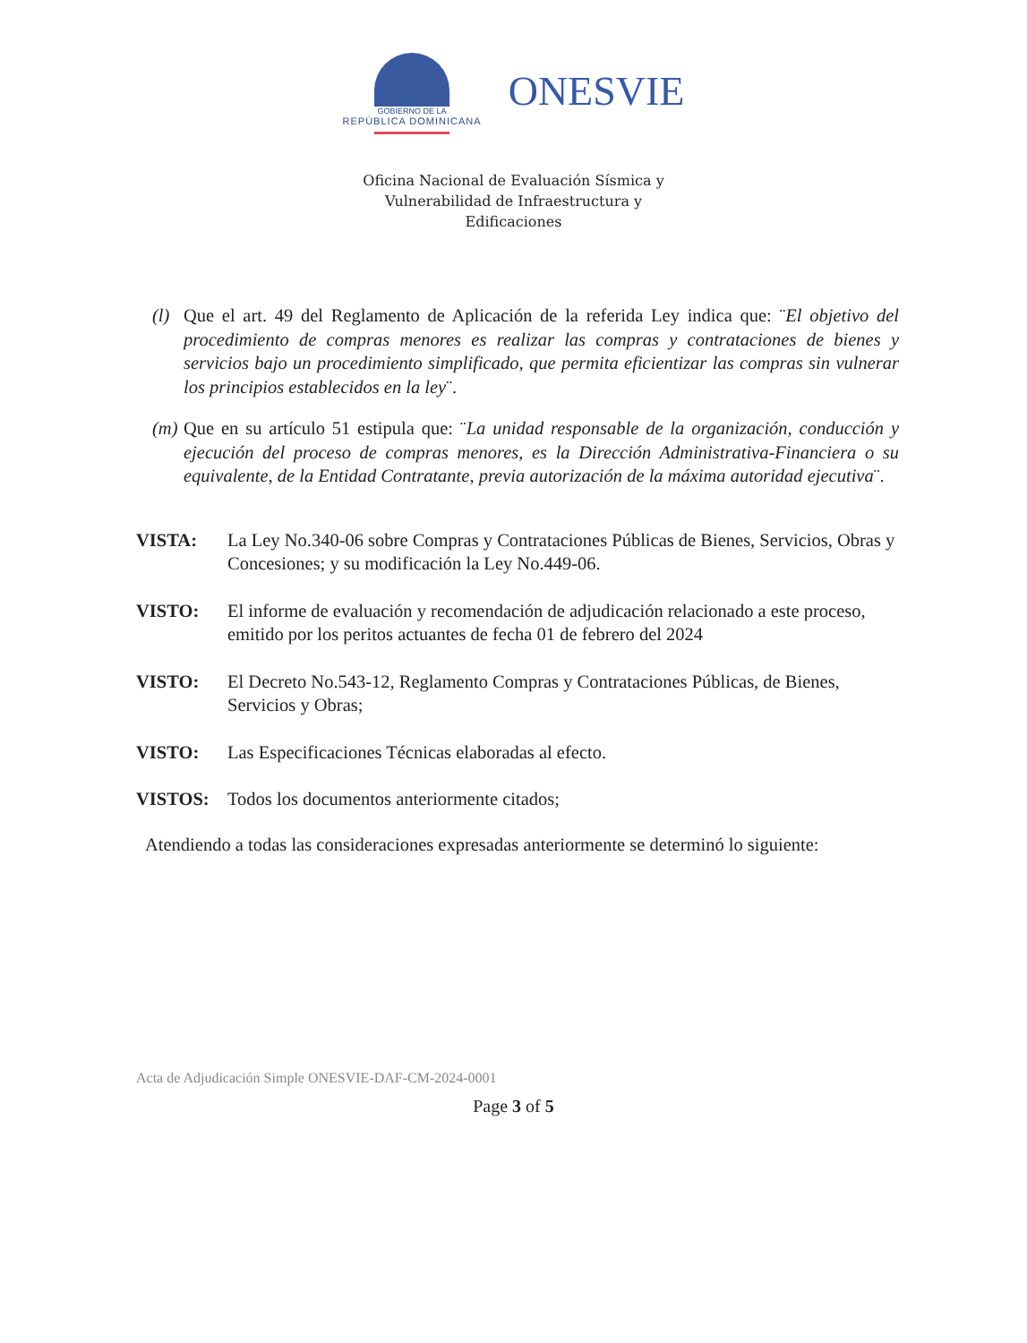GOBIERNO DE LA
REPÚBLICA DOMINICANA
ONESVIE
Oficina Nacional de Evaluación Sísmica y
Vulnerabilidad de Infraestructura y
Edificaciones
(l) Que el art. 49 del Reglamento de Aplicación de la referida Ley indica que: ¨El objetivo del procedimiento de compras menores es realizar las compras y contrataciones de bienes y servicios bajo un procedimiento simplificado, que permita eficientizar las compras sin vulnerar los principios establecidos en la ley¨.
(m) Que en su artículo 51 estipula que: ¨La unidad responsable de la organización, conducción y ejecución del proceso de compras menores, es la Dirección Administrativa-Financiera o su equivalente, de la Entidad Contratante, previa autorización de la máxima autoridad ejecutiva¨.
VISTA: La Ley No.340-06 sobre Compras y Contrataciones Públicas de Bienes, Servicios, Obras y Concesiones; y su modificación la Ley No.449-06.
VISTO: El informe de evaluación y recomendación de adjudicación relacionado a este proceso, emitido por los peritos actuantes de fecha 01 de febrero del 2024
VISTO: El Decreto No.543-12, Reglamento Compras y Contrataciones Públicas, de Bienes, Servicios y Obras;
VISTO: Las Especificaciones Técnicas elaboradas al efecto.
VISTOS: Todos los documentos anteriormente citados;
Atendiendo a todas las consideraciones expresadas anteriormente se determinó lo siguiente:
Acta de Adjudicación Simple ONESVIE-DAF-CM-2024-0001
Page 3 of 5